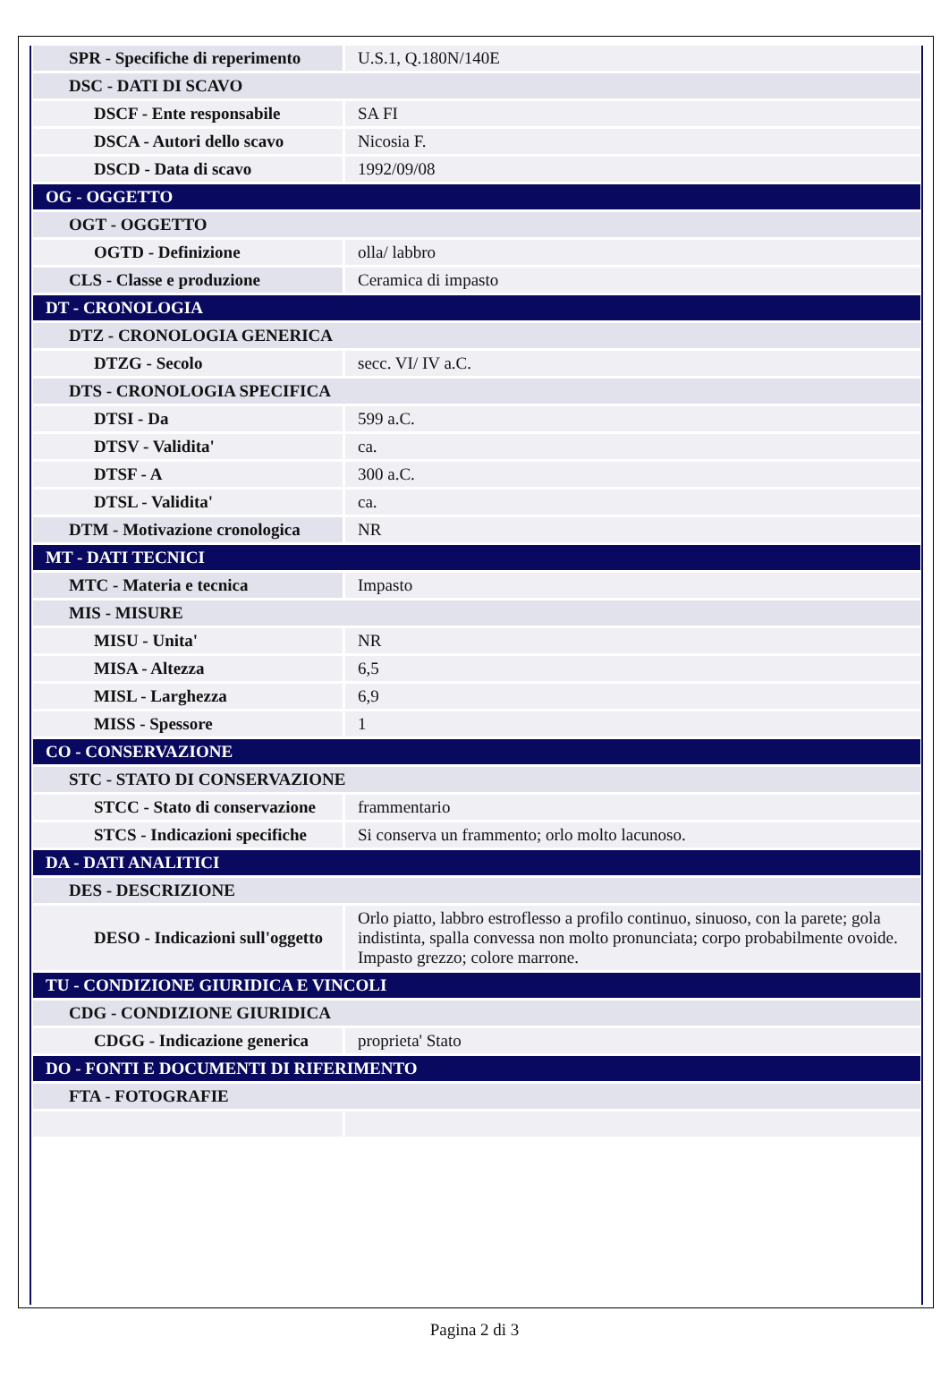| SPR - Specifiche di reperimento | U.S.1, Q.180N/140E |
| DSC - DATI DI SCAVO | |
| DSCF - Ente responsabile | SA FI |
| DSCA - Autori dello scavo | Nicosia F. |
| DSCD - Data di scavo | 1992/09/08 |
| OG - OGGETTO | |
| OGT - OGGETTO | |
| OGTD - Definizione | olla/ labbro |
| CLS - Classe e produzione | Ceramica di impasto |
| DT - CRONOLOGIA | |
| DTZ - CRONOLOGIA GENERICA | |
| DTZG - Secolo | secc. VI/ IV a.C. |
| DTS - CRONOLOGIA SPECIFICA | |
| DTSI - Da | 599 a.C. |
| DTSV - Validita' | ca. |
| DTSF - A | 300 a.C. |
| DTSL - Validita' | ca. |
| DTM - Motivazione cronologica | NR |
| MT - DATI TECNICI | |
| MTC - Materia e tecnica | Impasto |
| MIS - MISURE | |
| MISU - Unita' | NR |
| MISA - Altezza | 6,5 |
| MISL - Larghezza | 6,9 |
| MISS - Spessore | 1 |
| CO - CONSERVAZIONE | |
| STC - STATO DI CONSERVAZIONE | |
| STCC - Stato di conservazione | frammentario |
| STCS - Indicazioni specifiche | Si conserva un frammento; orlo molto lacunoso. |
| DA - DATI ANALITICI | |
| DES - DESCRIZIONE | |
| DESO - Indicazioni sull'oggetto | Orlo piatto, labbro estroflesso a profilo continuo, sinuoso, con la parete; gola indistinta, spalla convessa non molto pronunciata; corpo probabilmente ovoide. Impasto grezzo; colore marrone. |
| TU - CONDIZIONE GIURIDICA E VINCOLI | |
| CDG - CONDIZIONE GIURIDICA | |
| CDGG - Indicazione generica | proprieta' Stato |
| DO - FONTI E DOCUMENTI DI RIFERIMENTO | |
| FTA - FOTOGRAFIE | |
Pagina 2 di 3